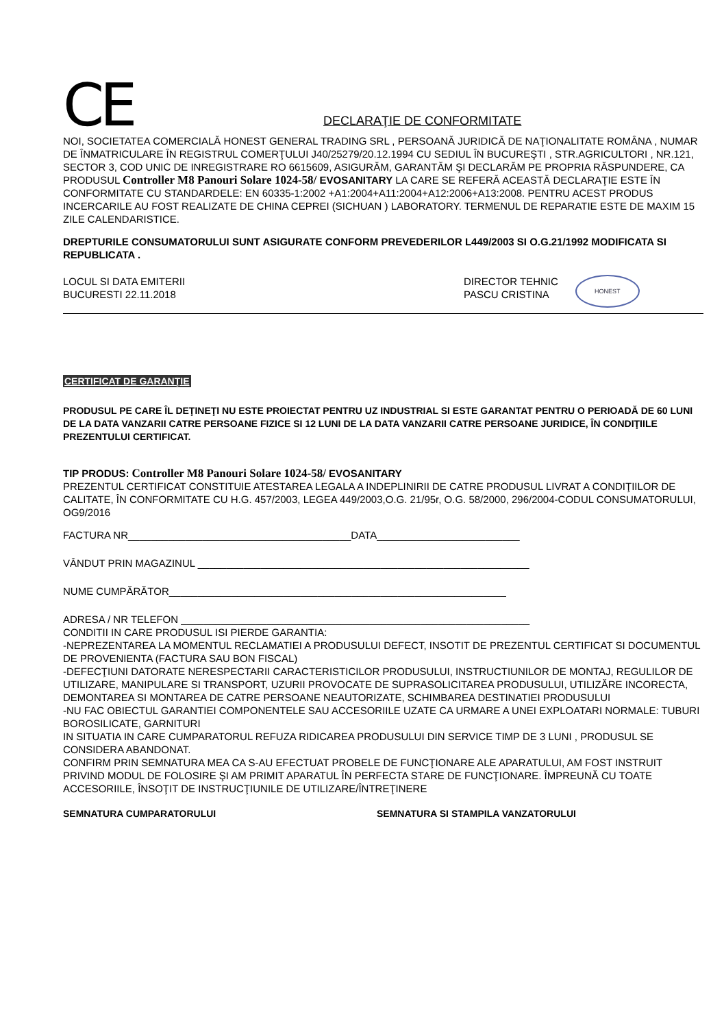CE DECLARAŢIE DE CONFORMITATE
NOI, SOCIETATEA COMERCIALĂ HONEST GENERAL TRADING SRL , PERSOANĂ JURIDICĂ DE NAŢIONALITATE ROMÂNA , NUMAR DE ÎNMATRICULARE ÎN REGISTRUL COMERŢULUI J40/25279/20.12.1994 CU SEDIUL ÎN BUCUREŞTI , STR.AGRICULTORI , NR.121, SECTOR 3, COD UNIC DE INREGISTRARE RO 6615609, ASIGURĂM, GARANTĂM ŞI DECLARĂM PE PROPRIA RĂSPUNDERE, CA PRODUSUL Controller M8 Panouri Solare 1024-58/ EVOSANITARY LA CARE SE REFERĂ ACEASTĂ DECLARAŢIE ESTE ÎN CONFORMITATE CU STANDARDELE: EN 60335-1:2002 +A1:2004+A11:2004+A12:2006+A13:2008. PENTRU ACEST PRODUS INCERCARILE AU FOST REALIZATE DE CHINA CEPREI (SICHUAN ) LABORATORY. TERMENUL DE REPARATIE ESTE DE MAXIM 15 ZILE CALENDARISTICE.
DREPTURILE CONSUMATORULUI SUNT ASIGURATE CONFORM PREVEDERILOR L449/2003 SI O.G.21/1992 MODIFICATA SI REPUBLICATA .
LOCUL SI DATA EMITERII
BUCURESTI 22.11.2018
DIRECTOR TEHNIC
PASCU CRISTINA
HONEST
CERTIFICAT DE GARANŢIE
PRODUSUL PE CARE ÎL DEŢINEŢI NU ESTE PROIECTAT PENTRU UZ INDUSTRIAL SI ESTE GARANTAT PENTRU O PERIOADĂ DE 60 LUNI DE LA DATA VANZARII CATRE PERSOANE FIZICE SI 12 LUNI DE LA DATA VANZARII CATRE PERSOANE JURIDICE, ÎN CONDIŢIILE PREZENTULUI CERTIFICAT.
TIP PRODUS: Controller M8 Panouri Solare 1024-58/ EVOSANITARY
PREZENTUL CERTIFICAT CONSTITUIE ATESTAREA LEGALA A INDEPLINIRII DE CATRE PRODUSUL LIVRAT A CONDIŢIILOR DE CALITATE, ÎN CONFORMITATE CU H.G. 457/2003, LEGEA 449/2003,O.G. 21/95r, O.G. 58/2000, 296/2004-CODUL CONSUMATORULUI, OG9/2016
FACTURA NR_______________________________________DATA_________________________
VÂNDUT PRIN MAGAZINUL __________________________________________________________
NUME CUMPĂRĂTOR___________________________________________________________
ADRESA / NR TELEFON _____________________________________________________________
CONDITII IN CARE PRODUSUL ISI PIERDE GARANTIA:
-NEPREZENTAREA LA MOMENTUL RECLAMATIEI A PRODUSULUI DEFECT, INSOTIT DE PREZENTUL CERTIFICAT SI DOCUMENTUL DE PROVENIENTA (FACTURA SAU BON FISCAL)
-DEFECŢIUNI DATORATE NERESPECTARII CARACTERISTICILOR PRODUSULUI, INSTRUCTIUNILOR DE MONTAJ, REGULILOR DE UTILIZARE, MANIPULARE SI TRANSPORT, UZURII PROVOCATE DE SUPRASOLICITAREA PRODUSULUI, UTILIZĂRE INCORECTA, DEMONTAREA SI MONTAREA DE CATRE PERSOANE NEAUTORIZATE, SCHIMBAREA DESTINATIEI PRODUSULUI
-NU FAC OBIECTUL GARANTIEI COMPONENTELE SAU ACCESORIILE UZATE CA URMARE A UNEI EXPLOATARI NORMALE: TUBURI BOROSILICATE, GARNITURI
IN SITUATIA IN CARE CUMPARATORUL REFUZA RIDICAREA PRODUSULUI DIN SERVICE TIMP DE 3 LUNI , PRODUSUL SE CONSIDERA ABANDONAT.
CONFIRM PRIN SEMNATURA MEA CA S-AU EFECTUAT PROBELE DE FUNCŢIONARE ALE APARATULUI, AM FOST INSTRUIT PRIVIND MODUL DE FOLOSIRE ŞI AM PRIMIT APARATUL ÎN PERFECTA STARE DE FUNCŢIONARE. ÎMPREUNĂ CU TOATE ACCESORIILE, ÎNSOŢIT DE INSTRUCŢIUNILE DE UTILIZARE/ÎNTREŢINERE
SEMNATURA CUMPARATORULUI SEMNATURA SI STAMPILA VANZATORULUI